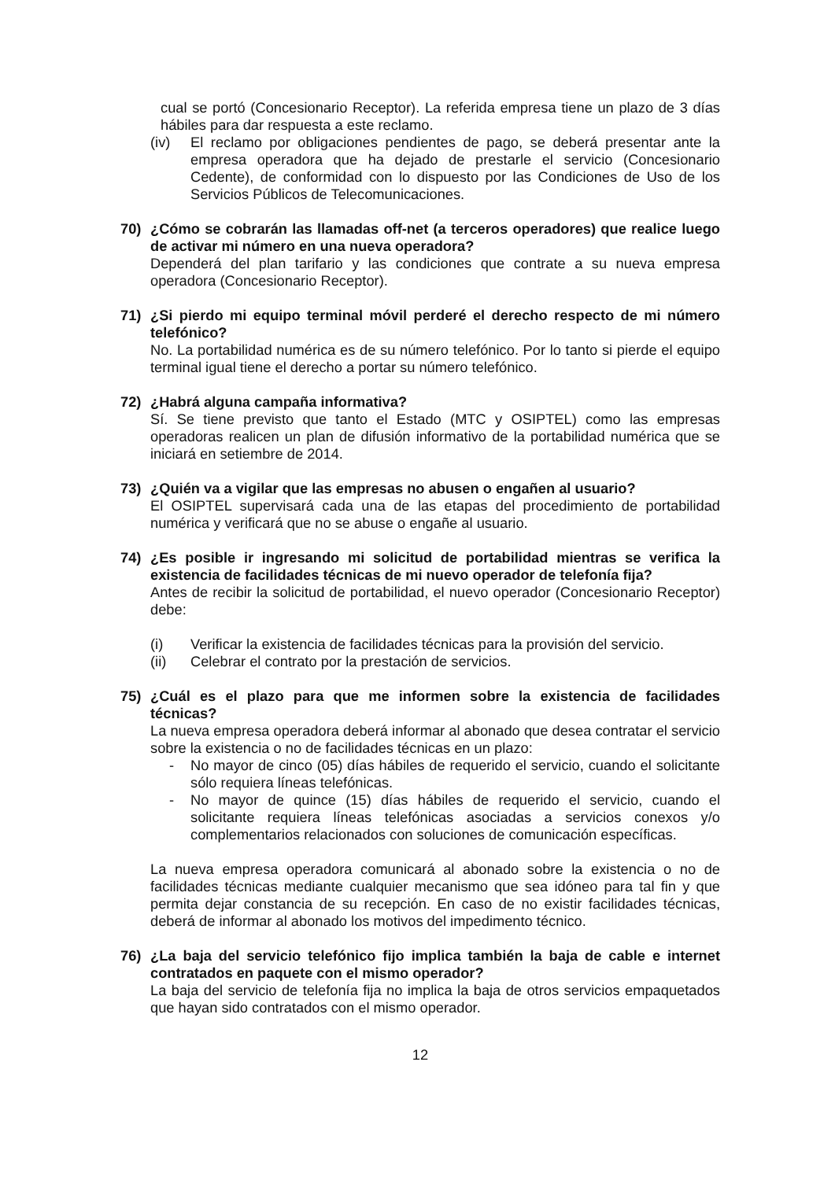cual se portó (Concesionario Receptor). La referida empresa tiene un plazo de 3 días hábiles para dar respuesta a este reclamo.
(iv) El reclamo por obligaciones pendientes de pago, se deberá presentar ante la empresa operadora que ha dejado de prestarle el servicio (Concesionario Cedente), de conformidad con lo dispuesto por las Condiciones de Uso de los Servicios Públicos de Telecomunicaciones.
70) ¿Cómo se cobrarán las llamadas off-net (a terceros operadores) que realice luego de activar mi número en una nueva operadora?
Dependerá del plan tarifario y las condiciones que contrate a su nueva empresa operadora (Concesionario Receptor).
71) ¿Si pierdo mi equipo terminal móvil perderé el derecho respecto de mi número telefónico?
No. La portabilidad numérica es de su número telefónico. Por lo tanto si pierde el equipo terminal igual tiene el derecho a portar su número telefónico.
72) ¿Habrá alguna campaña informativa?
Sí. Se tiene previsto que tanto el Estado (MTC y OSIPTEL) como las empresas operadoras realicen un plan de difusión informativo de la portabilidad numérica que se iniciará en setiembre de 2014.
73) ¿Quién va a vigilar que las empresas no abusen o engañen al usuario?
El OSIPTEL supervisará cada una de las etapas del procedimiento de portabilidad numérica y verificará que no se abuse o engañe al usuario.
74) ¿Es posible ir ingresando mi solicitud de portabilidad mientras se verifica la existencia de facilidades técnicas de mi nuevo operador de telefonía fija?
Antes de recibir la solicitud de portabilidad, el nuevo operador (Concesionario Receptor) debe:
(i) Verificar la existencia de facilidades técnicas para la provisión del servicio.
(ii) Celebrar el contrato por la prestación de servicios.
75) ¿Cuál es el plazo para que me informen sobre la existencia de facilidades técnicas?
La nueva empresa operadora deberá informar al abonado que desea contratar el servicio sobre la existencia o no de facilidades técnicas en un plazo:
- No mayor de cinco (05) días hábiles de requerido el servicio, cuando el solicitante sólo requiera líneas telefónicas.
- No mayor de quince (15) días hábiles de requerido el servicio, cuando el solicitante requiera líneas telefónicas asociadas a servicios conexos y/o complementarios relacionados con soluciones de comunicación específicas.
La nueva empresa operadora comunicará al abonado sobre la existencia o no de facilidades técnicas mediante cualquier mecanismo que sea idóneo para tal fin y que permita dejar constancia de su recepción. En caso de no existir facilidades técnicas, deberá de informar al abonado los motivos del impedimento técnico.
76) ¿La baja del servicio telefónico fijo implica también la baja de cable e internet contratados en paquete con el mismo operador?
La baja del servicio de telefonía fija no implica la baja de otros servicios empaquetados que hayan sido contratados con el mismo operador.
12